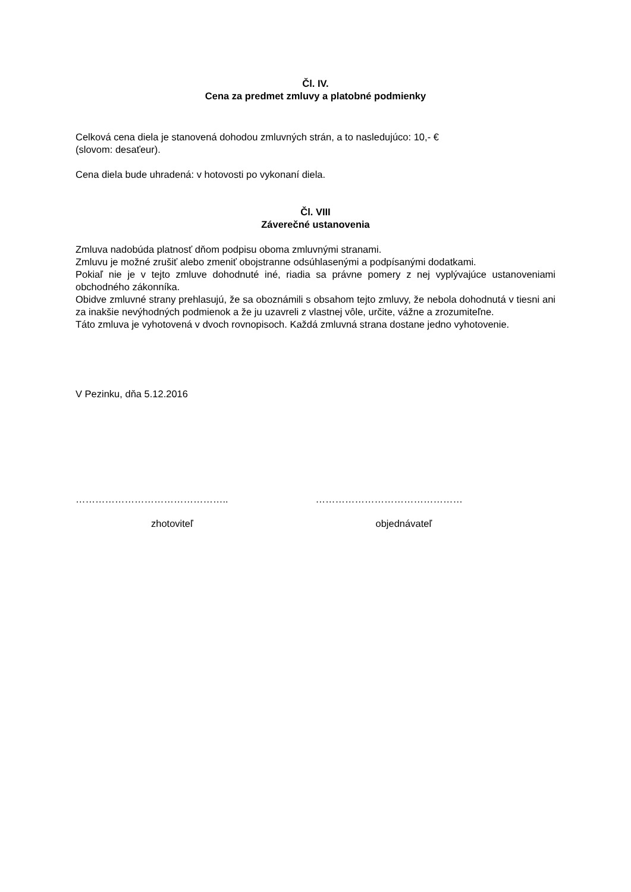Čl. IV.
Cena za predmet zmluvy a platobné podmienky
Celková cena diela je stanovená dohodou zmluvných strán, a to nasledujúco: 10,- €
(slovom: desaťeur).
Cena diela bude uhradená: v hotovosti po vykonaní diela.
Čl. VIII
Záverečné ustanovenia
Zmluva nadobúda platnosť dňom podpisu oboma zmluvnými stranami.
Zmluvu je možné zrušiť alebo zmeniť obojstranne odsúhlasenými a podpísanými dodatkami.
Pokiaľ nie je v tejto zmluve dohodnuté iné, riadia sa právne pomery z nej vyplývajúce ustanoveniami obchodného zákonníka.
Obidve zmluvné strany prehlasujú, že sa oboznámili s obsahom tejto zmluvy, že nebola dohodnutá v tiesni ani za inakšie nevýhodných podmienok a že ju uzavreli z vlastnej vôle, určite, vážne a zrozumiteľne.
Táto zmluva je vyhotovená v dvoch rovnopisoch. Každá zmluvná strana dostane jedno vyhotovenie.
V Pezinku, dňa 5.12.2016
……………………………………….. ………………………………………
zhotoviteľ objednávateľ